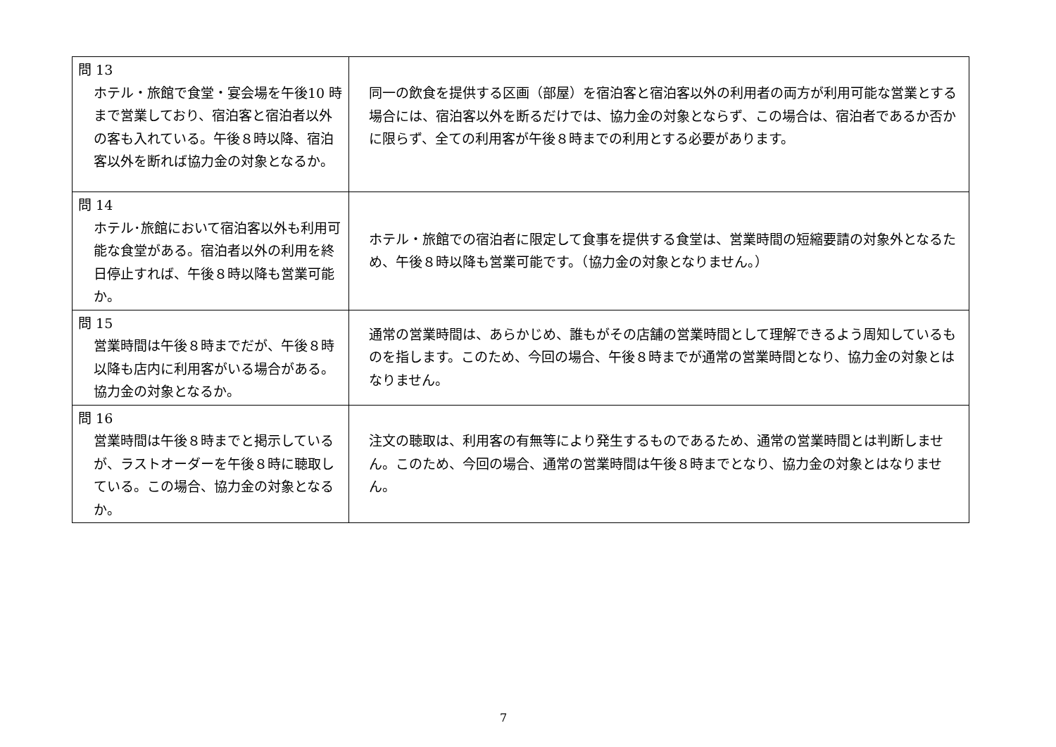| 問 13 ホテル・旅館で食堂・宴会場を午後10 時まで営業しており、宿泊客と宿泊者以外の客も入れている。午後８時以降、宿泊客以外を断れば協力金の対象となるか。 | 同一の飲食を提供する区画（部屋）を宿泊客と宿泊客以外の利用者の両方が利用可能な営業とする場合には、宿泊客以外を断るだけでは、協力金の対象とならず、この場合は、宿泊者であるか否かに限らず、全ての利用客が午後８時までの利用とする必要があります。 |
| 問 14 ホテル･旅館において宿泊客以外も利用可能な食堂がある。宿泊者以外の利用を終日停止すれば、午後８時以降も営業可能か。 | ホテル・旅館での宿泊者に限定して食事を提供する食堂は、営業時間の短縮要請の対象外となるため、午後８時以降も営業可能です。（協力金の対象となりません。） |
| 問 15 営業時間は午後８時までだが、午後８時以降も店内に利用客がいる場合がある。協力金の対象となるか。 | 通常の営業時間は、あらかじめ、誰もがその店舗の営業時間として理解できるよう周知しているものを指します。このため、今回の場合、午後８時までが通常の営業時間となり、協力金の対象とはなりません。 |
| 問 16 営業時間は午後８時までと掲示しているが、ラストオーダーを午後８時に聴取している。この場合、協力金の対象となるか。 | 注文の聴取は、利用客の有無等により発生するものであるため、通常の営業時間とは判断しません。このため、今回の場合、通常の営業時間は午後８時までとなり、協力金の対象とはなりません。 |
7